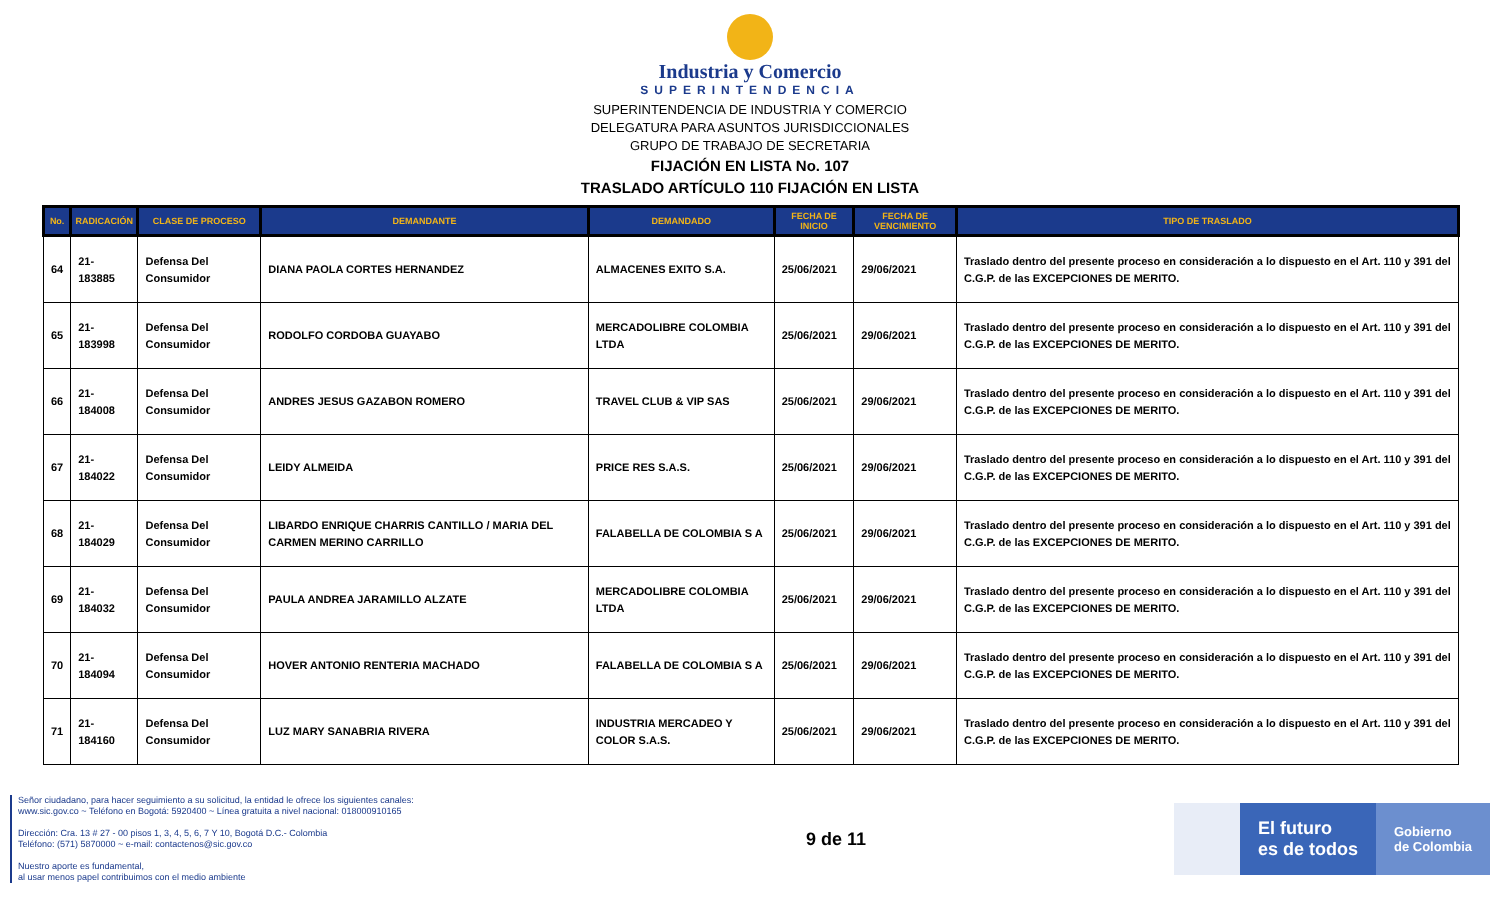Industria y Comercio
SUPERINTENDENCIA
SUPERINTENDENCIA DE INDUSTRIA Y COMERCIO
DELEGATURA PARA ASUNTOS JURISDICCIONALES
GRUPO DE TRABAJO DE SECRETARIA
FIJACIÓN EN LISTA No. 107
TRASLADO ARTÍCULO 110 FIJACIÓN EN LISTA
| No. | RADICACIÓN | CLASE DE PROCESO | DEMANDANTE | DEMANDADO | FECHA DE INICIO | FECHA DE VENCIMIENTO | TIPO DE TRASLADO |
| --- | --- | --- | --- | --- | --- | --- | --- |
| 64 | 21-183885 | Defensa Del Consumidor | DIANA PAOLA CORTES HERNANDEZ | ALMACENES EXITO S.A. | 25/06/2021 | 29/06/2021 | Traslado dentro del presente proceso en consideración a lo dispuesto en el Art. 110 y 391 del C.G.P. de las EXCEPCIONES DE MERITO. |
| 65 | 21-183998 | Defensa Del Consumidor | RODOLFO CORDOBA GUAYABO | MERCADOLIBRE COLOMBIA LTDA | 25/06/2021 | 29/06/2021 | Traslado dentro del presente proceso en consideración a lo dispuesto en el Art. 110 y 391 del C.G.P. de las EXCEPCIONES DE MERITO. |
| 66 | 21-184008 | Defensa Del Consumidor | ANDRES JESUS GAZABON ROMERO | TRAVEL CLUB & VIP SAS | 25/06/2021 | 29/06/2021 | Traslado dentro del presente proceso en consideración a lo dispuesto en el Art. 110 y 391 del C.G.P. de las EXCEPCIONES DE MERITO. |
| 67 | 21-184022 | Defensa Del Consumidor | LEIDY ALMEIDA | PRICE RES S.A.S. | 25/06/2021 | 29/06/2021 | Traslado dentro del presente proceso en consideración a lo dispuesto en el Art. 110 y 391 del C.G.P. de las EXCEPCIONES DE MERITO. |
| 68 | 21-184029 | Defensa Del Consumidor | LIBARDO ENRIQUE CHARRIS CANTILLO / MARIA DEL CARMEN MERINO CARRILLO | FALABELLA DE COLOMBIA S A | 25/06/2021 | 29/06/2021 | Traslado dentro del presente proceso en consideración a lo dispuesto en el Art. 110 y 391 del C.G.P. de las EXCEPCIONES DE MERITO. |
| 69 | 21-184032 | Defensa Del Consumidor | PAULA ANDREA JARAMILLO ALZATE | MERCADOLIBRE COLOMBIA LTDA | 25/06/2021 | 29/06/2021 | Traslado dentro del presente proceso en consideración a lo dispuesto en el Art. 110 y 391 del C.G.P. de las EXCEPCIONES DE MERITO. |
| 70 | 21-184094 | Defensa Del Consumidor | HOVER ANTONIO RENTERIA MACHADO | FALABELLA DE COLOMBIA S A | 25/06/2021 | 29/06/2021 | Traslado dentro del presente proceso en consideración a lo dispuesto en el Art. 110 y 391 del C.G.P. de las EXCEPCIONES DE MERITO. |
| 71 | 21-184160 | Defensa Del Consumidor | LUZ MARY SANABRIA RIVERA | INDUSTRIA MERCADEO Y COLOR S.A.S. | 25/06/2021 | 29/06/2021 | Traslado dentro del presente proceso en consideración a lo dispuesto en el Art. 110 y 391 del C.G.P. de las EXCEPCIONES DE MERITO. |
Señor ciudadano, para hacer seguimiento a su solicitud, la entidad le ofrece los siguientes canales:
www.sic.gov.co ~ Teléfono en Bogotá: 5920400 ~ Línea gratuita a nivel nacional: 018000910165
Dirección: Cra. 13 # 27 - 00 pisos 1, 3, 4, 5, 6, 7 Y 10, Bogotá D.C.- Colombia
Teléfono: (571) 5870000 ~ e-mail: contactenos@sic.gov.co
Nuestro aporte es fundamental,
al usar menos papel contribuimos con el medio ambiente
9 de 11
El futuro
es de todos
Gobierno
de Colombia